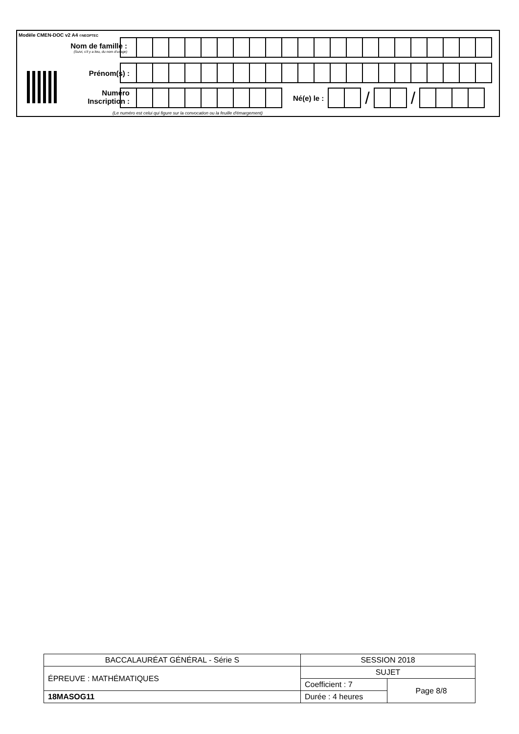Modèle CMEN-DOC v2 A4 ©NEOPTEC
Nom de famille :
(Suivi, s'il y a lieu, du nom d'usage)
Prénom(s) :
Numéro
Inscription :
Né(e) le :
/ /
(Le numéro est celui qui figure sur la convocation ou la feuille d'émargement)
| BACCALAURÉAT GÉNÉRAL - Série S | SESSION 2018 | |
| ÉPREUVE : MATHÉMATIQUES | SUJET | |
| | Coefficient : 7 | Page 8/8 |
| 18MASOG11 | Durée : 4 heures | |